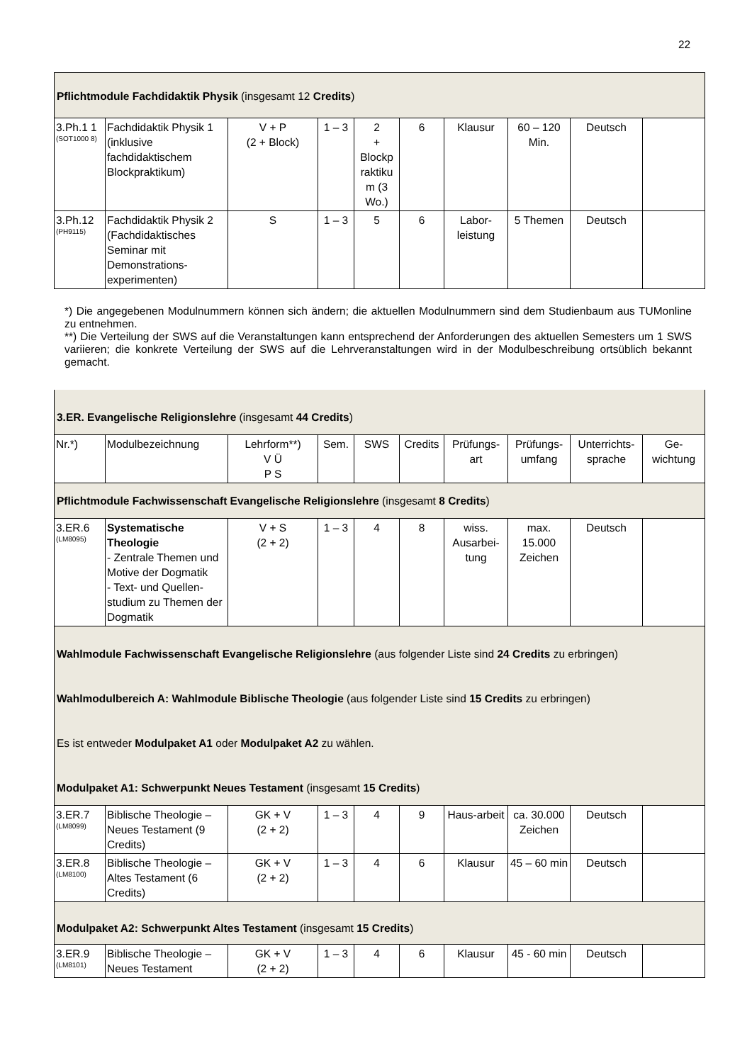22
| Pflichtmodule Fachdidaktik Physik (insgesamt 12 Credits ) | | | | | | | | | |
| 3.Ph.1 1 (SOT1000 8) | Fachdidaktik Physik 1 (inklusive fachdidaktischem Blockpraktikum) | V + P (2 + Block) | 1 – 3 | 2 + Blockp raktiku m (3 Wo.) | 6 | Klausur | 60 – 120 Min. | Deutsch | |
| 3.Ph.12 (PH9115) | Fachdidaktik Physik 2 (Fachdidaktisches Seminar mit Demonstrations-experimenten) | S | 1 – 3 | 5 | 6 | Labor-leistung | 5 Themen | Deutsch | |
*) Die angegebenen Modulnummern können sich ändern; die aktuellen Modulnummern sind dem Studienbaum aus TUMonline zu entnehmen.
**) Die Verteilung der SWS auf die Veranstaltungen kann entsprechend der Anforderungen des aktuellen Semesters um 1 SWS variieren; die konkrete Verteilung der SWS auf die Lehrveranstaltungen wird in der Modulbeschreibung ortsüblich bekannt gemacht.
| 3.ER. Evangelische Religionslehre (insgesamt 44 Credits ) | | | | | | | | | |
| Nr.*) | Modulbezeichnung | Lehrform**) V Ü P S | Sem. | SWS | Credits | Prüfungs-art | Prüfungs-umfang | Unterrichts-sprache | Ge-wichtung |
| Pflichtmodule Fachwissenschaft Evangelische Religionslehre (insgesamt 8 Credits ) | | | | | | | | | |
| 3.ER.6 (LM8095) | Systematische Theologie - Zentrale Themen und Motive der Dogmatik - Text- und Quellen-studium zu Themen der Dogmatik | V + S (2 + 2) | 1 – 3 | 4 | 8 | wiss. Ausarbei-tung | max. 15.000 Zeichen | Deutsch | |
| Wahlmodule Fachwissenschaft Evangelische Religionslehre (aus folgender Liste sind 24 Credits zu erbringen) Wahlmodulbereich A: Wahlmodule Biblische Theologie (aus folgender Liste sind 15 Credits zu erbringen) Es ist entweder Modulpaket A1 oder Modulpaket A2 zu wählen. Modulpaket A1: Schwerpunkt Neues Testament (insgesamt 15 Credits ) | | | | | | | | | |
| 3.ER.7 (LM8099) | Biblische Theologie – Neues Testament (9 Credits) | GK + V (2 + 2) | 1 – 3 | 4 | 9 | Haus-arbeit | ca. 30.000 Zeichen | Deutsch | |
| 3.ER.8 (LM8100) | Biblische Theologie – Altes Testament (6 Credits) | GK + V (2 + 2) | 1 – 3 | 4 | 6 | Klausur | 45 – 60 min | Deutsch | |
| Modulpaket A2: Schwerpunkt Altes Testament (insgesamt 15 Credits ) | | | | | | | | | |
| 3.ER.9 (LM8101) | Biblische Theologie – Neues Testament | GK + V (2 + 2) | 1 – 3 | 4 | 6 | Klausur | 45 - 60 min | Deutsch | |